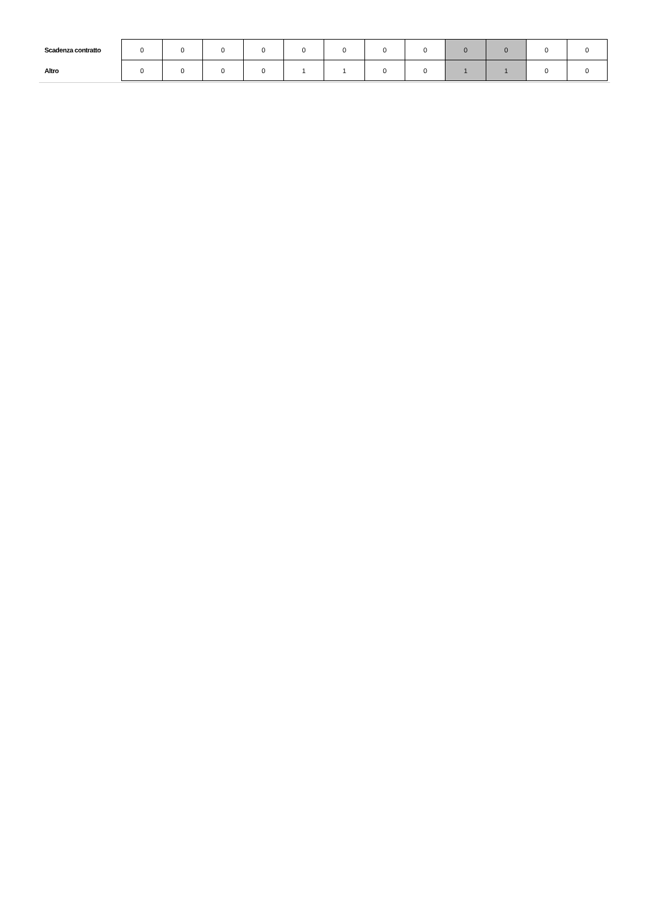| Scadenza contratto | 0 | 0 | 0 | 0 | 0 | 0 | 0 | 0 | 0 | 0 | 0 | 0 |
| Altro | 0 | 0 | 0 | 0 | 1 | 1 | 0 | 0 | 1 | 1 | 0 | 0 |